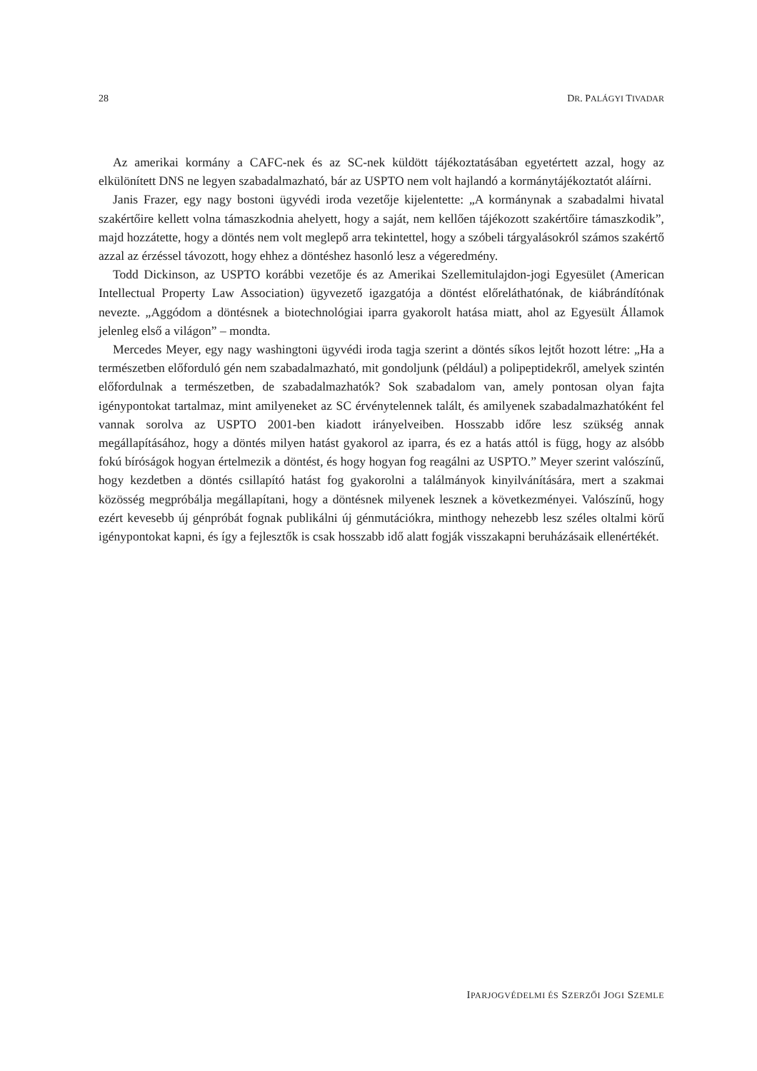28 DR. PALÁGYI TIVADAR
Az amerikai kormány a CAFC-nek és az SC-nek küldött tájékoztatásában egyetértett azzal, hogy az elkülönített DNS ne legyen szabadalmazható, bár az USPTO nem volt hajlandó a kormánytájékoztatót aláírni.
Janis Frazer, egy nagy bostoni ügyvédi iroda vezetője kijelentette: „A kormánynak a szabadalmi hivatal szakértőire kellett volna támaszkodnia ahelyett, hogy a saját, nem kellően tájékozott szakértőire támaszkodik”, majd hozzátette, hogy a döntés nem volt meglepő arra tekintettel, hogy a szóbeli tárgyalásokról számos szakértő azzal az érzéssel távozott, hogy ehhez a döntéshez hasonló lesz a végeredmény.
Todd Dickinson, az USPTO korábbi vezetője és az Amerikai Szellemitulajdon-jogi Egyesület (American Intellectual Property Law Association) ügyvezető igazgatója a döntést előreláthatónak, de kiábrándítónak nevezte. „Aggódom a döntésnek a biotechnológiai iparra gyakorolt hatása miatt, ahol az Egyesült Államok jelenleg első a világon” – mondta.
Mercedes Meyer, egy nagy washingtoni ügyvédi iroda tagja szerint a döntés síkos lejtőt hozott létre: „Ha a természetben előforduló gén nem szabadalmazható, mit gondoljunk (például) a polipeptidekről, amelyek szintén előfordulnak a természetben, de szabadalmazhatók? Sok szabadalom van, amely pontosan olyan fajta igénypontokat tartalmaz, mint amilyeneket az SC érvénytelennek talált, és amilyenek szabadalmazhatóként fel vannak sorolva az USPTO 2001-ben kiadott irányelveiben. Hosszabb időre lesz szükség annak megállapításához, hogy a döntés milyen hatást gyakorol az iparra, és ez a hatás attól is függ, hogy az alsóbb fokú bíróságok hogyan értelmezik a döntést, és hogy hogyan fog reagálni az USPTO.” Meyer szerint valószínű, hogy kezdetben a döntés csillapító hatást fog gyakorolni a találmányok kinyilvánítására, mert a szakmai közösség megpróbálja megállapítani, hogy a döntésnek milyenek lesznek a következményei. Valószínű, hogy ezért kevesebb új génpróbát fognak publikálni új génmutációkra, minthogy nehezebb lesz széles oltalmi körű igénypontokat kapni, és így a fejlesztők is csak hosszabb idő alatt fogják visszakapni beruházásaik ellenértékét.
IPARJOGVÉDELMI ÉS SZERZŐI JOGI SZEMLE